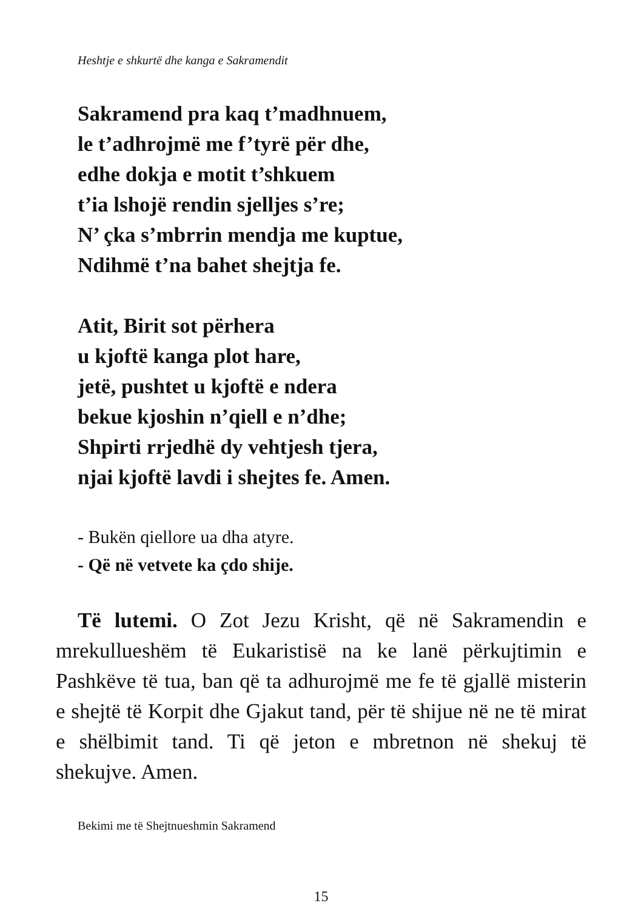Heshtje e shkurtë dhe kanga e Sakramendit
Sakramend pra kaq t’madhnuem,
le t’adhrojmë me f’tyrë për dhe,
edhe dokja e motit t’shkuem
t’ia lshojë rendin sjelljes s’re;
N’ çka s’mbrrin mendja me kuptue,
Ndihmë t’na bahet shejtja fe.
Atit, Birit sot përhera
u kjoftë kanga plot hare,
jetë, pushtet u kjoftë e ndera
bekue kjoshin n’qiell e n’dhe;
Shpirti rrjedhë dy vehtjesh tjera,
njai kjoftë lavdi i shejtes fe. Amen.
- Bukën qiellore ua dha atyre.
- Që në vetvete ka çdo shije.
Të lutemi. O Zot Jezu Krisht, që në Sakramendin e mrekullueshëm të Eukaristisë na ke lanë përkujtimin e Pashkëve të tua, ban që ta adhurojmë me fe të gjallë misterin e shejtë të Korpit dhe Gjakut tand, për të shijue në ne të mirat e shëlbimit tand. Ti që jeton e mbretnon në shekuj të shekujve. Amen.
Bekimi me të Shejtnueshmin Sakramend
15